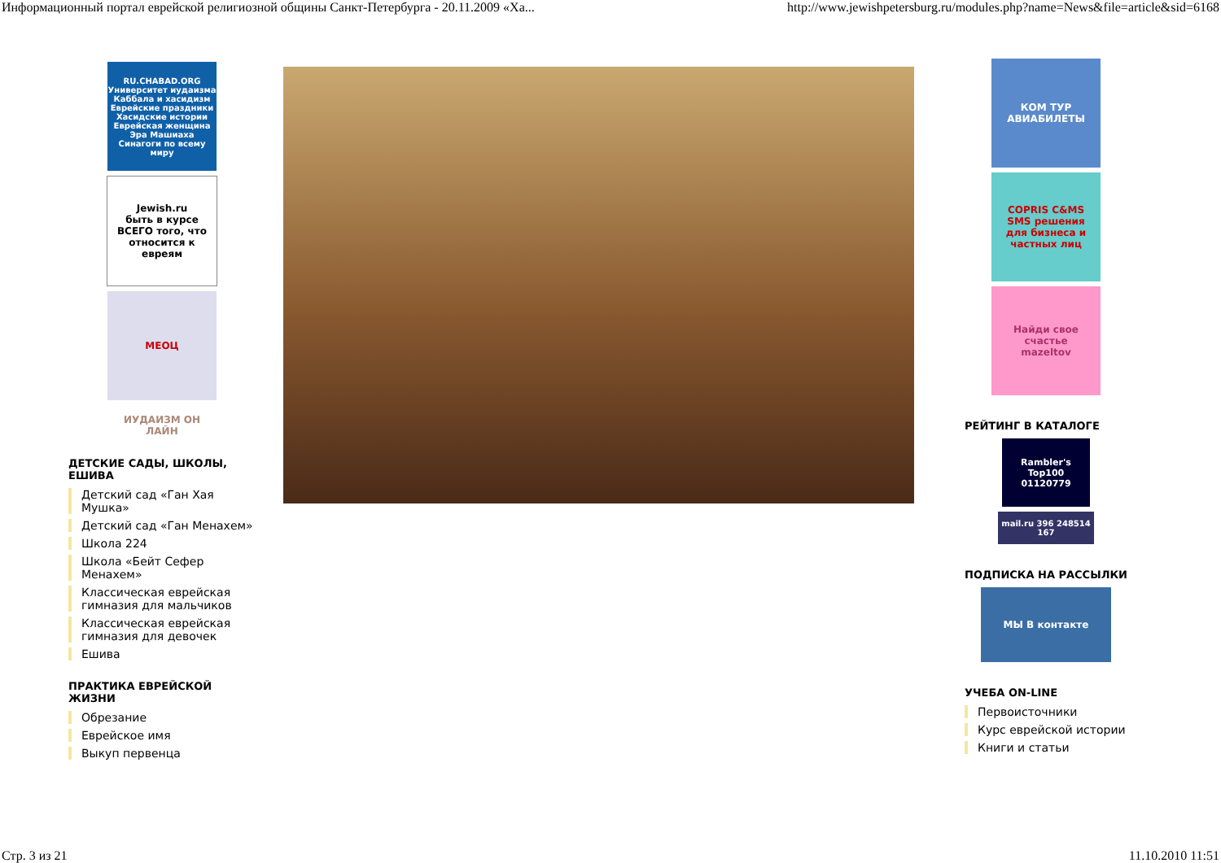Информационный портал еврейской религиозной общины Санкт-Петербурга - 20.11.2009 «Ха... http://www.jewishpetersburg.ru/modules.php?name=News&file=article&sid=6168
RU.CHABAD.ORG
Университет иудаизма
Каббала и хасидизм
Еврейские праздники
Хасидские истории
Еврейская женщина
Эра Машиаха
Синагоги по всему миру
Jewish.ru
быть в курсе ВСЕГО того, что относится к евреям
МЕОЦ
ИУДАИЗМ ОН ЛАЙН
ДЕТСКИЕ САДЫ, ШКОЛЫ, ЕШИВА
Детский сад «Ган Хая Мушка»
Детский сад «Ган Менахем»
Школа 224
Школа «Бейт Сефер Менахем»
Классическая еврейская гимназия для мальчиков
Классическая еврейская гимназия для девочек
Ешива
ПРАКТИКА ЕВРЕЙСКОЙ ЖИЗНИ
Обрезание
Еврейское имя
Выкуп первенца
КОМ ТУР
АВИАБИЛЕТЫ
COPRIS C&MS
SMS решения
для бизнеса и частных лиц
Найди свое счастье
mazeltov
РЕЙТИНГ В КАТАЛОГЕ
Rambler's Top100
01120779
mail.ru 396 248514 167
ПОДПИСКА НА РАССЫЛКИ
МЫ В контакте
УЧЕБА ON-LINE
Первоисточники
Курс еврейской истории
Книги и статьи
Стр. 3 из 21 11.10.2010 11:51